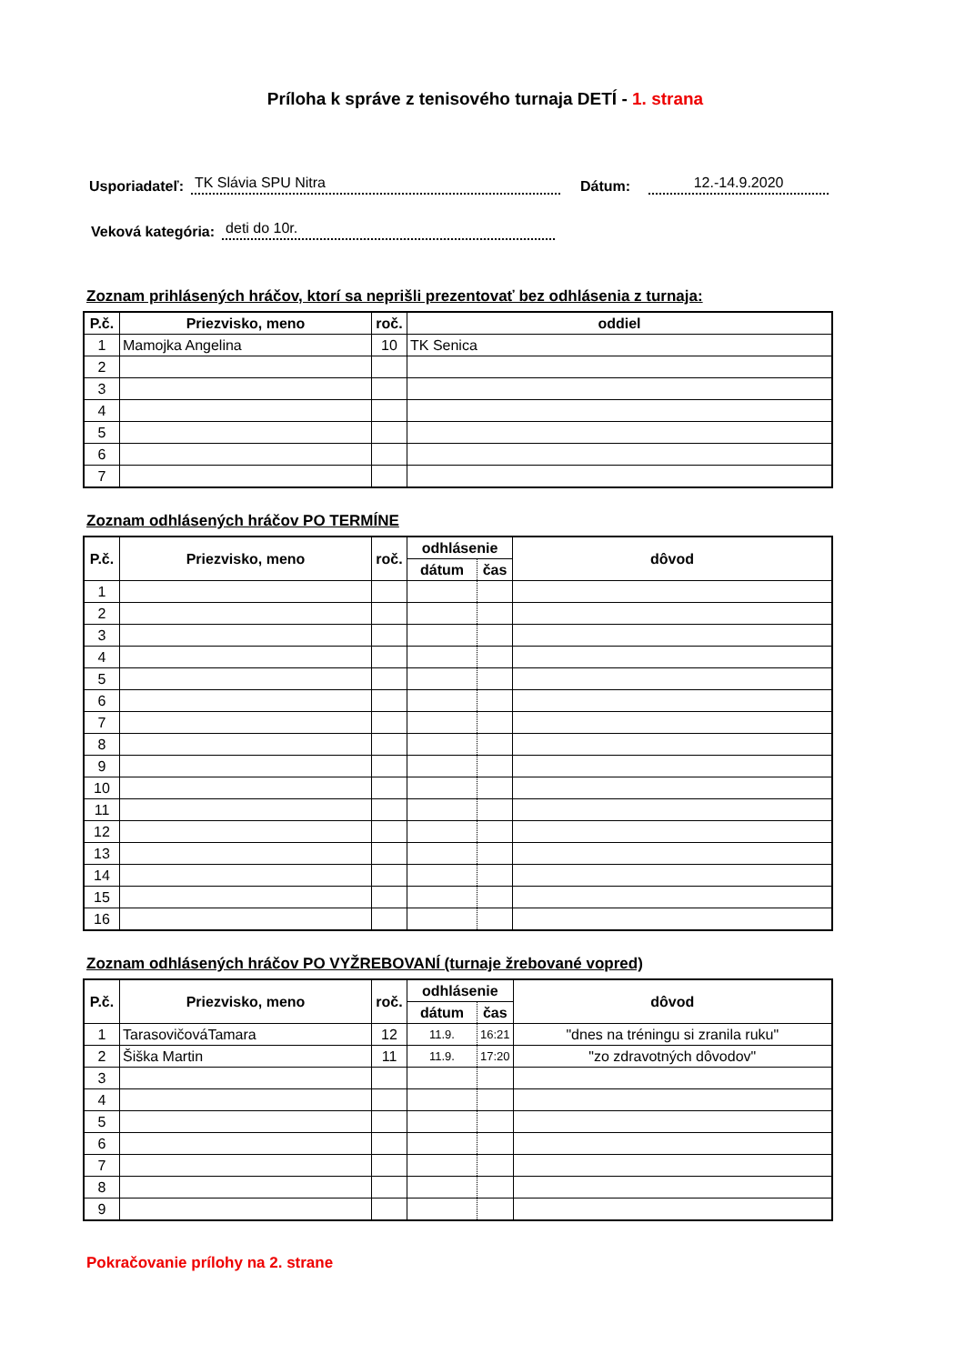Príloha k správe z tenisového turnaja DETÍ - 1. strana
Usporiadateľ: TK Slávia SPU Nitra Dátum: 12.-14.9.2020
Veková kategória: deti do 10r.
Zoznam prihlásených hráčov, ktorí sa neprišli prezentovať bez odhlásenia z turnaja:
| P.č. | Priezvisko, meno | roč. | oddiel |
| --- | --- | --- | --- |
| 1 | Mamojka Angelina | 10 | TK Senica |
| 2 | | | |
| 3 | | | |
| 4 | | | |
| 5 | | | |
| 6 | | | |
| 7 | | | |
Zoznam odhlásených hráčov PO TERMÍNE
| P.č. | Priezvisko, meno | roč. | odhlásenie | | dôvod |
| --- | --- | --- | --- | --- | --- |
| | | | dátum | čas | |
| 1 | | | | | |
| 2 | | | | | |
| 3 | | | | | |
| 4 | | | | | |
| 5 | | | | | |
| 6 | | | | | |
| 7 | | | | | |
| 8 | | | | | |
| 9 | | | | | |
| 10 | | | | | |
| 11 | | | | | |
| 12 | | | | | |
| 13 | | | | | |
| 14 | | | | | |
| 15 | | | | | |
| 16 | | | | | |
Zoznam odhlásených hráčov PO VYŽREBOVANÍ (turnaje žrebované vopred)
| P.č. | Priezvisko, meno | roč. | odhlásenie | | dôvod |
| --- | --- | --- | --- | --- | --- |
| | | | dátum | čas | |
| 1 | TarasovičováTamara | 12 | 11.9. | 16:21 | "dnes na tréningu si zranila ruku" |
| 2 | Šiška Martin | 11 | 11.9. | 17:20 | "zo zdravotných dôvodov" |
| 3 | | | | | |
| 4 | | | | | |
| 5 | | | | | |
| 6 | | | | | |
| 7 | | | | | |
| 8 | | | | | |
| 9 | | | | | |
Pokračovanie prílohy na 2. strane